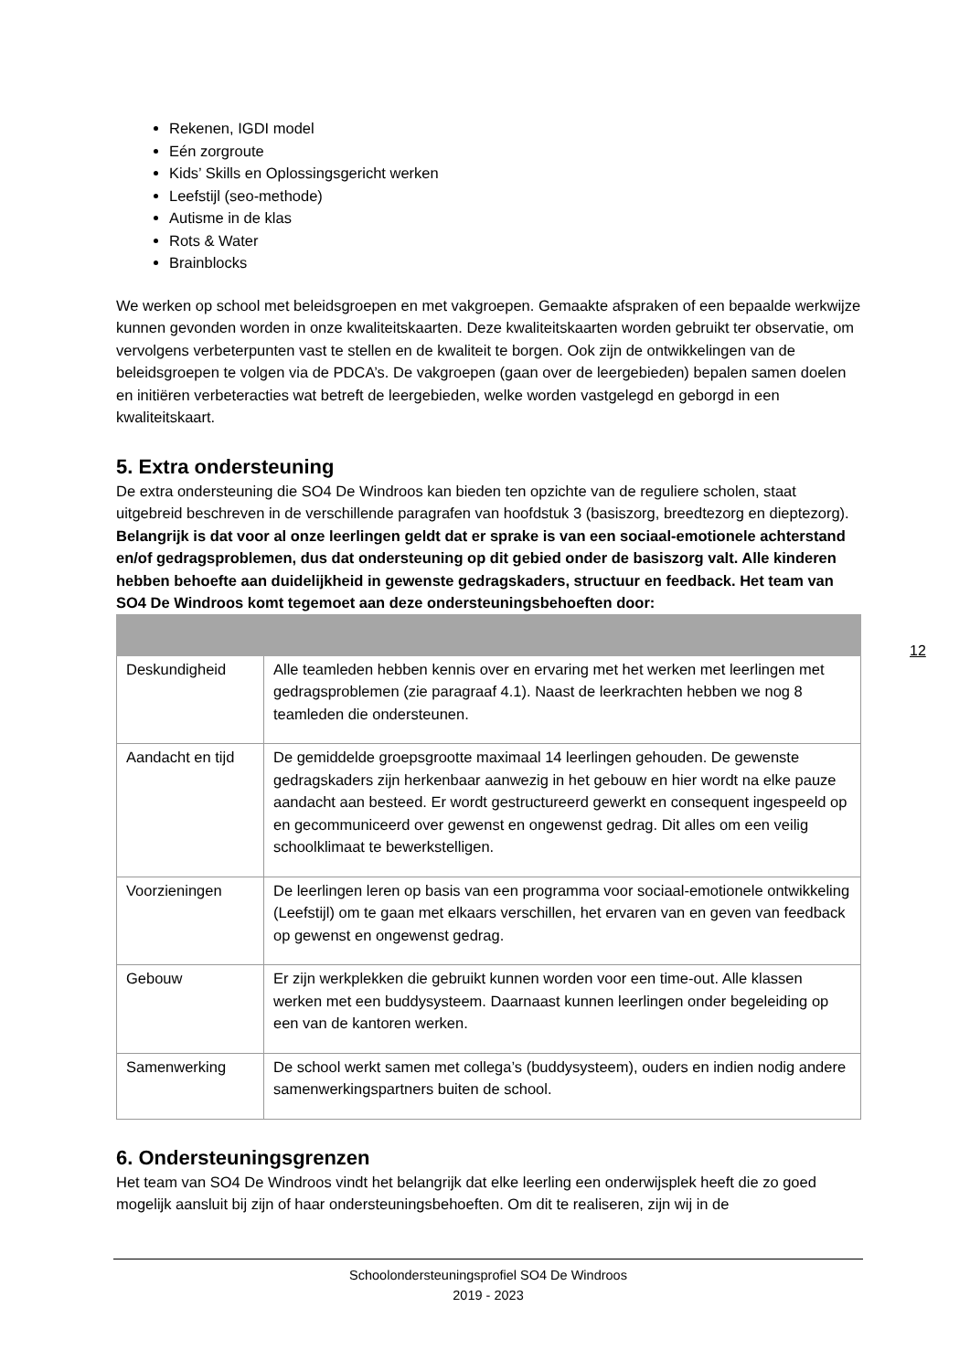Rekenen, IGDI model
Eén zorgroute
Kids’ Skills en Oplossingsgericht werken
Leefstijl (seo-methode)
Autisme in de klas
Rots & Water
Brainblocks
We werken op school met beleidsgroepen en met vakgroepen. Gemaakte afspraken of een bepaalde werkwijze kunnen gevonden worden in onze kwaliteitskaarten. Deze kwaliteitskaarten worden gebruikt ter observatie, om vervolgens verbeterpunten vast te stellen en de kwaliteit te borgen. Ook zijn de ontwikkelingen van de beleidsgroepen te volgen via de PDCA’s. De vakgroepen (gaan over de leergebieden) bepalen samen doelen en initiëren verbeteracties wat betreft de leergebieden, welke worden vastgelegd en geborgd in een kwaliteitskaart.
5. Extra ondersteuning
De extra ondersteuning die SO4 De Windroos kan bieden ten opzichte van de reguliere scholen, staat uitgebreid beschreven in de verschillende paragrafen van hoofdstuk 3 (basiszorg, breedtezorg en dieptezorg). Belangrijk is dat voor al onze leerlingen geldt dat er sprake is van een sociaal-emotionele achterstand en/of gedragsproblemen, dus dat ondersteuning op dit gebied onder de basiszorg valt. Alle kinderen hebben behoefte aan duidelijkheid in gewenste gedragskaders, structuur en feedback. Het team van SO4 De Windroos komt tegemoet aan deze ondersteuningsbehoeften door:
| Deskundigheid | Alle teamleden hebben kennis over en ervaring met het werken met leerlingen met gedragsproblemen (zie paragraaf 4.1). Naast de leerkrachten hebben we nog 8 teamleden die ondersteunen. |
| Aandacht en tijd | De gemiddelde groepsgrootte maximaal 14 leerlingen gehouden. De gewenste gedragskaders zijn herkenbaar aanwezig in het gebouw en hier wordt na elke pauze aandacht aan besteed. Er wordt gestructureerd gewerkt en consequent ingespeeld op en gecommuniceerd over gewenst en ongewenst gedrag. Dit alles om een veilig schoolklimaat te bewerkstelligen. |
| Voorzieningen | De leerlingen leren op basis van een programma voor sociaal-emotionele ontwikkeling (Leefstijl) om te gaan met elkaars verschillen, het ervaren van en geven van feedback op gewenst en ongewenst gedrag. |
| Gebouw | Er zijn werkplekken die gebruikt kunnen worden voor een time-out. Alle klassen werken met een buddysysteem. Daarnaast kunnen leerlingen onder begeleiding op een van de kantoren werken. |
| Samenwerking | De school werkt samen met collega’s (buddysysteem), ouders en indien nodig andere samenwerkingspartners buiten de school. |
6. Ondersteuningsgrenzen
Het team van SO4 De Windroos vindt het belangrijk dat elke leerling een onderwijsplek heeft die zo goed mogelijk aansluit bij zijn of haar ondersteuningsbehoeften. Om dit te realiseren, zijn wij in de
12
Schoolondersteuningsprofiel SO4 De Windroos
2019 - 2023